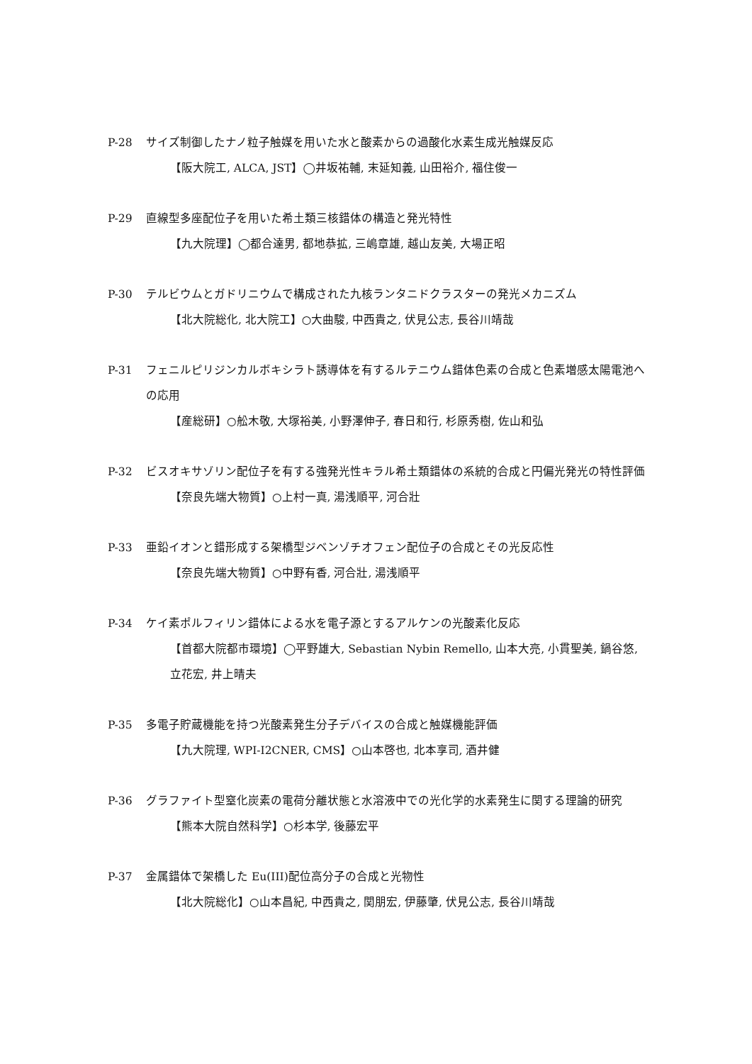P-28 サイズ制御したナノ粒子触媒を用いた水と酸素からの過酸化水素生成光触媒反応
【阪大院工, ALCA, JST】◯井坂祐輔, 末延知義, 山田裕介, 福住俊一
P-29 直線型多座配位子を用いた希土類三核錯体の構造と発光特性
【九大院理】◯都合達男, 都地恭拡, 三嶋章雄, 越山友美, 大場正昭
P-30 テルビウムとガドリニウムで構成された九核ランタニドクラスターの発光メカニズム
【北大院総化, 北大院工】○大曲駿, 中西貴之, 伏見公志, 長谷川靖哉
P-31 フェニルピリジンカルボキシラト誘導体を有するルテニウム錯体色素の合成と色素増感太陽電池への応用
【産総研】○舩木敬, 大塚裕美, 小野澤伸子, 春日和行, 杉原秀樹, 佐山和弘
P-32 ビスオキサゾリン配位子を有する強発光性キラル希土類錯体の系統的合成と円偏光発光の特性評価
【奈良先端大物質】○上村一真, 湯浅順平, 河合壯
P-33 亜鉛イオンと錯形成する架橋型ジベンゾチオフェン配位子の合成とその光反応性
【奈良先端大物質】○中野有香, 河合壯, 湯浅順平
P-34 ケイ素ポルフィリン錯体による水を電子源とするアルケンの光酸素化反応
【首都大院都市環境】◯平野雄大, Sebastian Nybin Remello, 山本大亮, 小貫聖美, 鍋谷悠, 立花宏, 井上晴夫
P-35 多電子貯蔵機能を持つ光酸素発生分子デバイスの合成と触媒機能評価
【九大院理, WPI-I2CNER, CMS】○山本啓也, 北本享司, 酒井健
P-36 グラファイト型窒化炭素の電荷分離状態と水溶液中での光化学的水素発生に関する理論的研究
【熊本大院自然科学】○杉本学, 後藤宏平
P-37 金属錯体で架橋した Eu(III)配位高分子の合成と光物性
【北大院総化】○山本昌紀, 中西貴之, 関朋宏, 伊藤肇, 伏見公志, 長谷川靖哉